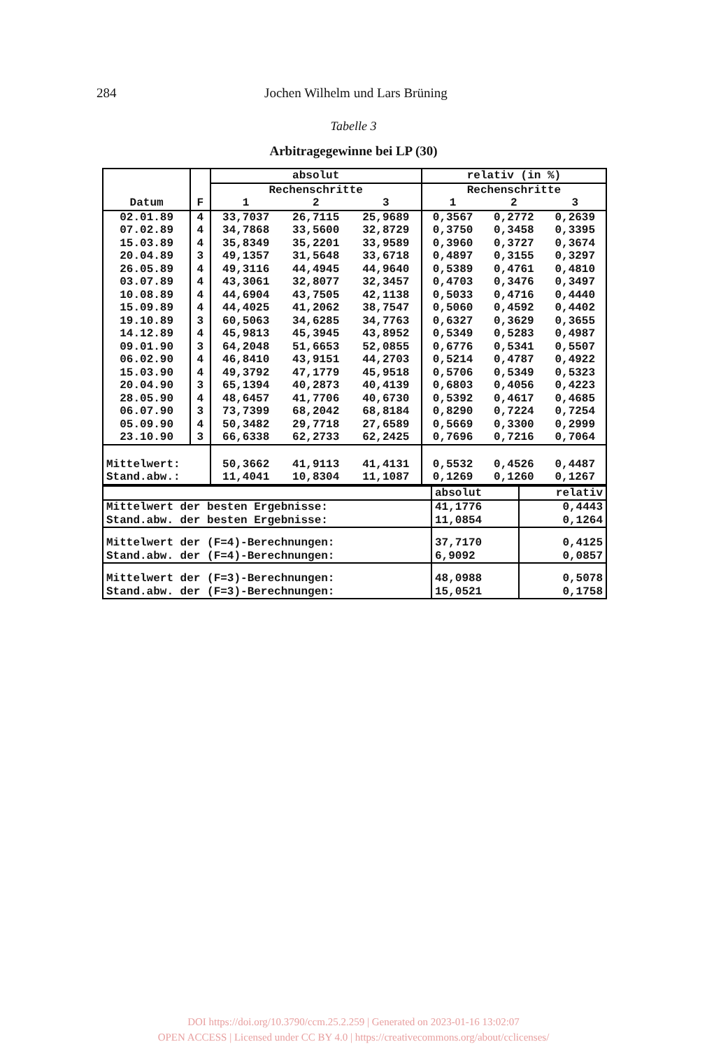284 Jochen Wilhelm und Lars Brüning
Tabelle 3
Arbitragegewinne bei LP (30)
| Datum | F | absolut | | | relativ (in %) | | |
| --- | --- | --- | --- | --- | --- | --- | --- |
| | | Rechenschritte | | | Rechenschritte | | |
| | | 1 | 2 | 3 | 1 | 2 | 3 |
| 02.01.89 | 4 | 33,7037 | 26,7115 | 25,9689 | 0,3567 | 0,2772 | 0,2639 |
| 07.02.89 | 4 | 34,7868 | 33,5600 | 32,8729 | 0,3750 | 0,3458 | 0,3395 |
| 15.03.89 | 4 | 35,8349 | 35,2201 | 33,9589 | 0,3960 | 0,3727 | 0,3674 |
| 20.04.89 | 3 | 49,1357 | 31,5648 | 33,6718 | 0,4897 | 0,3155 | 0,3297 |
| 26.05.89 | 4 | 49,3116 | 44,4945 | 44,9640 | 0,5389 | 0,4761 | 0,4810 |
| 03.07.89 | 4 | 43,3061 | 32,8077 | 32,3457 | 0,4703 | 0,3476 | 0,3497 |
| 10.08.89 | 4 | 44,6904 | 43,7505 | 42,1138 | 0,5033 | 0,4716 | 0,4440 |
| 15.09.89 | 4 | 44,4025 | 41,2062 | 38,7547 | 0,5060 | 0,4592 | 0,4402 |
| 19.10.89 | 3 | 60,5063 | 34,6285 | 34,7763 | 0,6327 | 0,3629 | 0,3655 |
| 14.12.89 | 4 | 45,9813 | 45,3945 | 43,8952 | 0,5349 | 0,5283 | 0,4987 |
| 09.01.90 | 3 | 64,2048 | 51,6653 | 52,0855 | 0,6776 | 0,5341 | 0,5507 |
| 06.02.90 | 4 | 46,8410 | 43,9151 | 44,2703 | 0,5214 | 0,4787 | 0,4922 |
| 15.03.90 | 4 | 49,3792 | 47,1779 | 45,9518 | 0,5706 | 0,5349 | 0,5323 |
| 20.04.90 | 3 | 65,1394 | 40,2873 | 40,4139 | 0,6803 | 0,4056 | 0,4223 |
| 28.05.90 | 4 | 48,6457 | 41,7706 | 40,6730 | 0,5392 | 0,4617 | 0,4685 |
| 06.07.90 | 3 | 73,7399 | 68,2042 | 68,8184 | 0,8290 | 0,7224 | 0,7254 |
| 05.09.90 | 4 | 50,3482 | 29,7718 | 27,6589 | 0,5669 | 0,3300 | 0,2999 |
| 23.10.90 | 3 | 66,6338 | 62,2733 | 62,2425 | 0,7696 | 0,7216 | 0,7064 |
| Mittelwert: | | 50,3662 | 41,9113 | 41,4131 | 0,5532 | 0,4526 | 0,4487 |
| Stand.abw.: | | 11,4041 | 10,8304 | 11,1087 | 0,1269 | 0,1260 | 0,1267 |
| | absolut | relativ |
| Mittelwert der besten Ergebnisse: | 41,1776 | 0,4443 |
| Stand.abw. der besten Ergebnisse: | 11,0854 | 0,1264 |
| Mittelwert der (F=4)-Berechnungen: | 37,7170 | 0,4125 |
| Stand.abw. der (F=4)-Berechnungen: | 6,9092 | 0,0857 |
| Mittelwert der (F=3)-Berechnungen: | 48,0988 | 0,5078 |
| Stand.abw. der (F=3)-Berechnungen: | 15,0521 | 0,1758 |
DOI https://doi.org/10.3790/ccm.25.2.259 | Generated on 2023-01-16 13:02:07
OPEN ACCESS | Licensed under CC BY 4.0 | https://creativecommons.org/about/cclicenses/